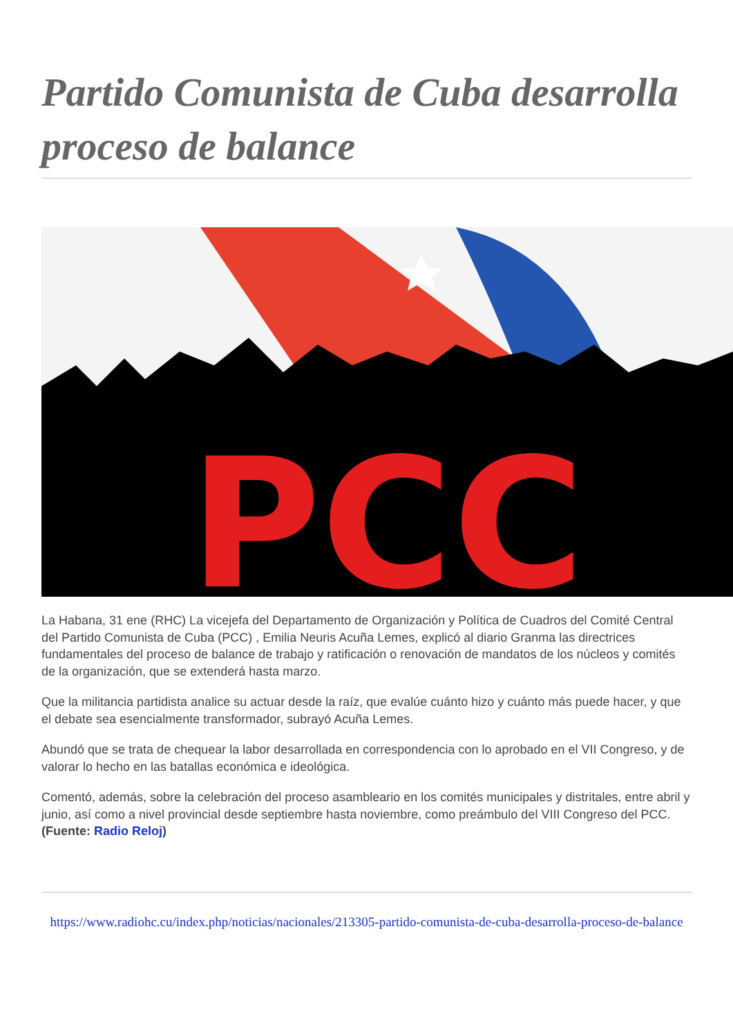Partido Comunista de Cuba desarrolla proceso de balance
PCC
La Habana, 31 ene (RHC) La vicejefa del Departamento de Organización y Política de Cuadros del Comité Central del Partido Comunista de Cuba (PCC) , Emilia Neuris Acuña Lemes, explicó al diario Granma las directrices fundamentales del proceso de balance de trabajo y ratificación o renovación de mandatos de los núcleos y comités de la organización, que se extenderá hasta marzo.
Que la militancia partidista analice su actuar desde la raíz, que evalúe cuánto hizo y cuánto más puede hacer, y que el debate sea esencialmente transformador, subrayó Acuña Lemes.
Abundó que se trata de chequear la labor desarrollada en correspondencia con lo aprobado en el VII Congreso, y de valorar lo hecho en las batallas económica e ideológica.
Comentó, además, sobre la celebración del proceso asambleario en los comités municipales y distritales, entre abril y junio, así como a nivel provincial desde septiembre hasta noviembre, como preámbulo del VIII Congreso del PCC. (Fuente: Radio Reloj)
https://www.radiohc.cu/index.php/noticias/nacionales/213305-partido-comunista-de-cuba-desarrolla-proceso-de-balance